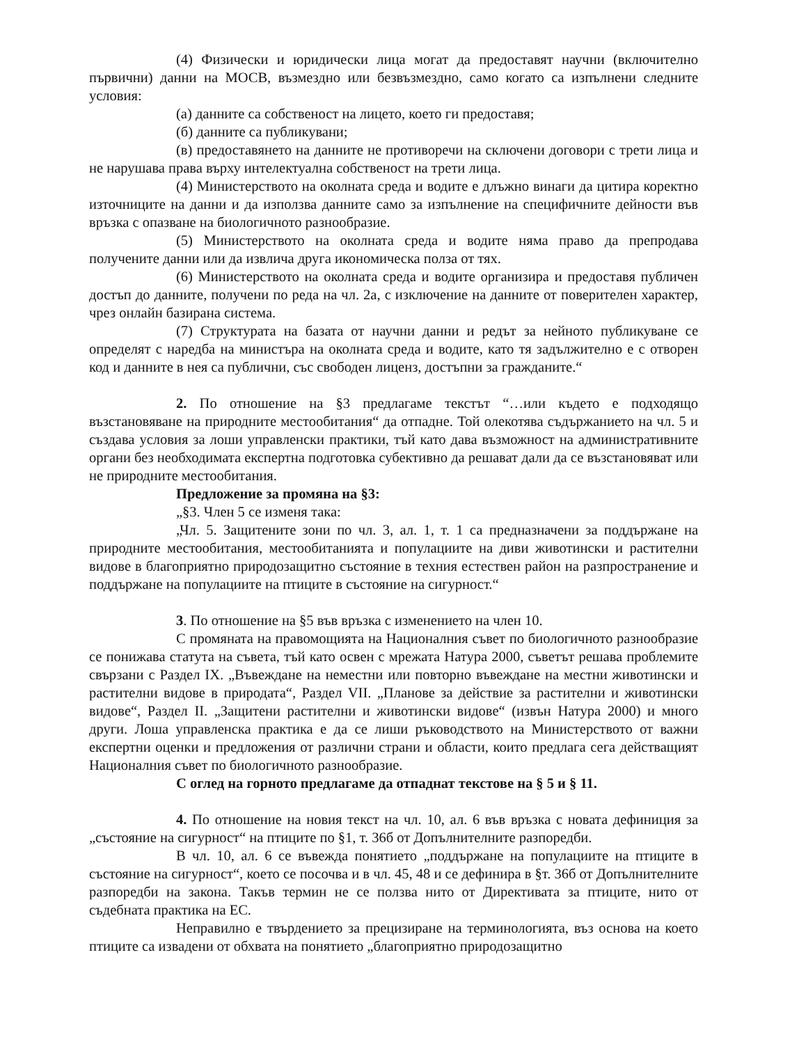(4) Физически и юридически лица могат да предоставят научни (включително първични) данни на МОСВ, възмездно или безвъзмездно, само когато са изпълнени следните условия:
(а) данните са собственост на лицето, което ги предоставя;
(б) данните са публикувани;
(в) предоставянето на данните не противоречи на сключени договори с трети лица и не нарушава права върху интелектуална собственост на трети лица.
(4) Министерството на околната среда и водите е длъжно винаги да цитира коректно източниците на данни и да използва данните само за изпълнение на специфичните дейности във връзка с опазване на биологичното разнообразие.
(5) Министерството на околната среда и водите няма право да препродава получените данни или да извлича друга икономическа полза от тях.
(6) Министерството на околната среда и водите организира и предоставя публичен достъп до данните, получени по реда на чл. 2а, с изключение на данните от поверителен характер, чрез онлайн базирана система.
(7) Структурата на базата от научни данни и редът за нейното публикуване се определят с наредба на министъра на околната среда и водите, като тя задължително е с отворен код и данните в нея са публични, със свободен лиценз, достъпни за гражданите.“
2. По отношение на §3 предлагаме текстът “…или където е подходящо възстановяване на природните местообитания“ да отпадне. Той олекотява съдържанието на чл. 5 и създава условия за лоши управленски практики, тъй като дава възможност на административните органи без необходимата експертна подготовка субективно да решават дали да се възстановяват или не природните местообитания.
Предложение за промяна на §3:
„§3. Член 5 се изменя така:
„Чл. 5. Защитените зони по чл. 3, ал. 1, т. 1 са предназначени за поддържане на природните местообитания, местообитанията и популациите на диви животински и растителни видове в благоприятно природозащитно състояние в техния естествен район на разпространение и поддържане на популациите на птиците в състояние на сигурност.“
3. По отношение на §5 във връзка с изменението на член 10.
С промяната на правомощията на Националния съвет по биологичното разнообразие се понижава статута на съвета, тъй като освен с мрежата Натура 2000, съветът решава проблемите свързани с Раздел IX. „Въвеждане на неместни или повторно въвеждане на местни животински и растителни видове в природата“, Раздел VII. „Планове за действие за растителни и животински видове“, Раздел II. „Защитени растителни и животински видове“ (извън Натура 2000) и много други. Лоша управленска практика е да се лиши ръководството на Министерството от важни експертни оценки и предложения от различни страни и области, които предлага сега действащият Националния съвет по биологичното разнообразие.
С оглед на горното предлагаме да отпаднат текстове на § 5 и § 11.
4. По отношение на новия текст на чл. 10, ал. 6 във връзка с новата дефиниция за „състояние на сигурност“ на птиците по §1, т. 36б от Допълнителните разпоредби.
В чл. 10, ал. 6 се въвежда понятието „поддържане на популациите на птиците в състояние на сигурност“, което се посочва и в чл. 45, 48 и се дефинира в §т. 36б от Допълнителните разпоредби на закона. Такъв термин не се ползва нито от Директивата за птиците, нито от съдебната практика на ЕС.
Неправилно е твърдението за прецизиране на терминологията, въз основа на което птиците са извадени от обхвата на понятието „благоприятно природозащитно